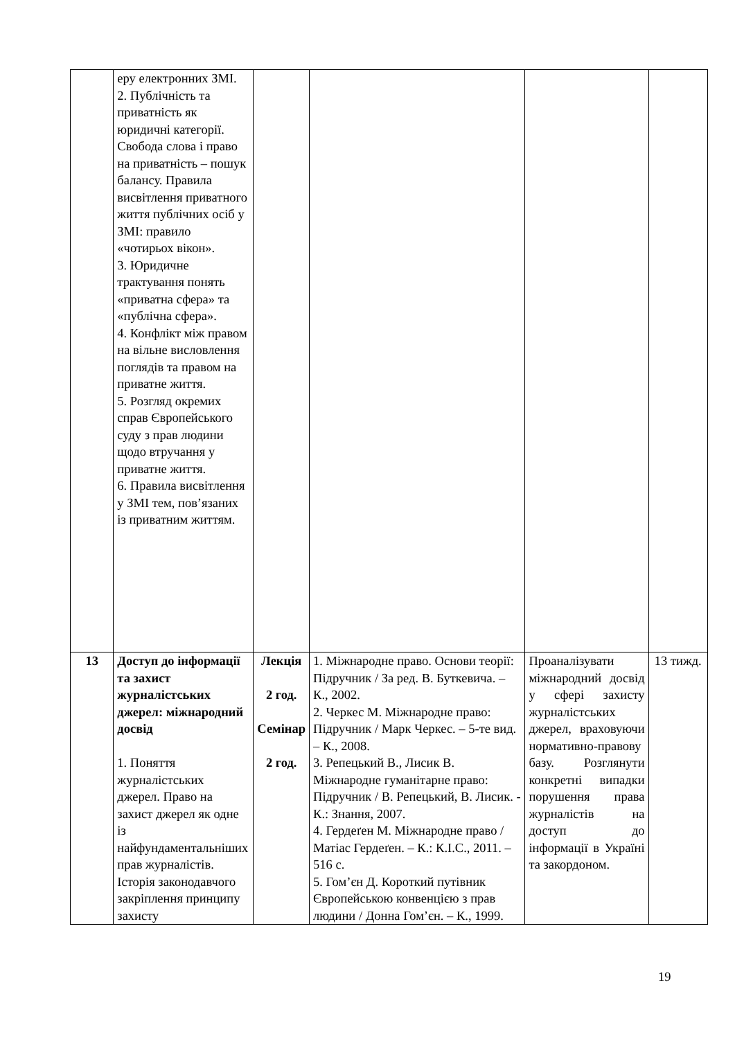| | еру електронних ЗМІ. 2. Публічність та приватність як юридичні категорії. Свобода слова і право на приватність – пошук балансу. Правила висвітлення приватного життя публічних осіб у ЗМІ: правило «чотирьох вікон». 3. Юридичне трактування понять «приватна сфера» та «публічна сфера». 4. Конфлікт між правом на вільне висловлення поглядів та правом на приватне життя. 5. Розгляд окремих справ Європейського суду з прав людини щодо втручання у приватне життя. 6. Правила висвітлення у ЗМІ тем, пов’язаних із приватним життям. | | | | |
| 13 | Доступ до інформації та захист журналістських джерел: міжнародний досвід 1. Поняття журналістських джерел. Право на захист джерел як одне із найфундаментальніших прав журналістів. Історія законодавчого закріплення принципу захисту | Лекція 2 год. Семінар 2 год. | 1. Міжнародне право. Основи теорії: Підручник / За ред. В. Буткевича. – К., 2002. 2. Черкес М. Міжнародне право: Підручник / Марк Черкес. – 5-те вид. – К., 2008. 3. Репецький В., Лисик В. Міжнародне гуманітарне право: Підручник / В. Репецький, В. Лисик. - К.: Знання, 2007. 4. Гердеґен М. Міжнародне право / Матіас Гердеґен. – К.: К.І.С., 2011. – 516 с. 5. Гом’єн Д. Короткий путівник Європейською конвенцією з прав людини / Донна Гом’єн. – К., 1999. | Проаналізувати міжнародний досвід у сфері захисту журналістських джерел, враховуючи нормативно-правову базу. Розглянути конкретні випадки порушення права журналістів на доступ до інформації в Україні та закордоном. | 13 тижд. |
19